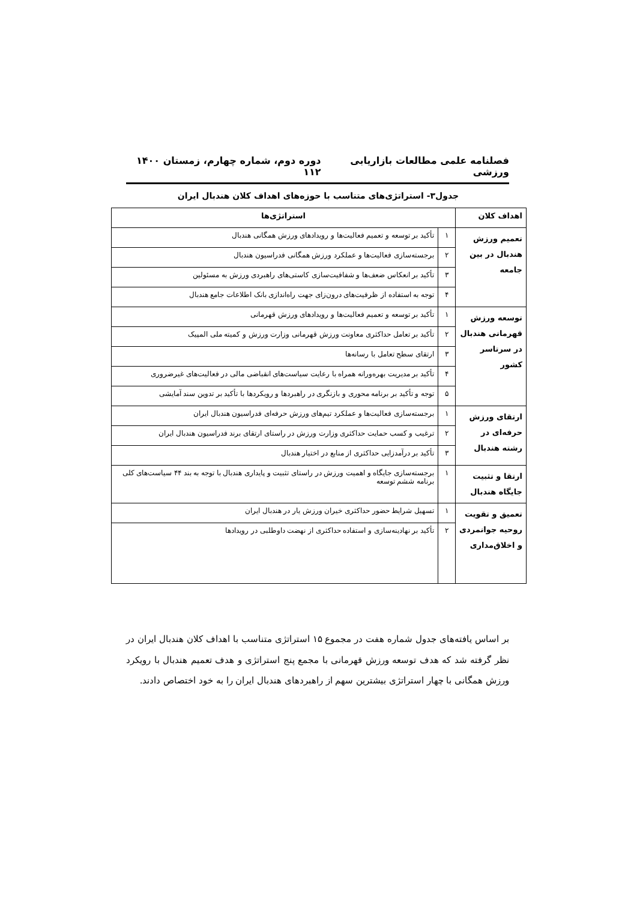فصلنامه علمی مطالعات بازاریابی ورزشی دوره دوم، شماره چهارم، زمستان ۱۴۰۰ ۱۱۲
جدول۳- استراتژی‌های متناسب با حوزه‌های اهداف کلان هندبال ایران
| اهداف کلان | استراتژی‌ها | |
| --- | --- | --- |
| تعمیم ورزش هندبال در بین جامعه | ۱ | تأکید بر توسعه و تعمیم فعالیت‌ها و رویدادهای ورزش همگانی هندبال |
| | ۲ | برجسته‌سازی فعالیت‌ها و عملکرد ورزش همگانی فدراسیون هندبال |
| | ۳ | تأکید بر انعکاس ضعف‌ها و شفافیت‌سازی کاستی‌های راهبردی ورزش به مسئولین |
| | ۴ | توجه به استفاده از ظرفیت‌های درون‌زای جهت راه‌اندازی بانک اطلاعات جامع هندبال |
| توسعه ورزش قهرمانی هندبال در سرتاسر کشور | ۱ | تأکید بر توسعه و تعمیم فعالیت‌ها و رویدادهای ورزش قهرمانی |
| | ۲ | تأکید بر تعامل حداکثری معاونت ورزش قهرمانی وزارت ورزش و کمیته ملی المپیک |
| | ۳ | ارتقای سطح تعامل با رسانه‌ها |
| | ۴ | تأکید بر مدیریت بهره‌ورانه همراه با رعایت سیاست‌های انقباضی مالی در فعالیت‌های غیرضروری |
| | ۵ | توجه و تأکید بر برنامه محوری و بازنگری در راهبردها و رویکردها با تأکید بر تدوین سند آمایشی |
| ارتقای ورزش حرفه‌ای در رشته هندبال | ۱ | برجسته‌سازی فعالیت‌ها و عملکرد تیم‌های ورزش حرفه‌ای فدراسیون هندبال ایران |
| | ۲ | ترغیب و کسب حمایت حداکثری وزارت ورزش در راستای ارتقای برند فدراسیون هندبال ایران |
| | ۳ | تأکید بر درآمدزایی حداکثری از منابع در اختیار هندبال |
| ارتقا و تثبیت جایگاه هندبال | ۱ | برجسته‌سازی جایگاه و اهمیت ورزش در راستای تثبیت و پایداری هندبال با توجه به بند ۴۴ سیاست‌های کلی برنامه ششم توسعه |
| تعمیق و تقویت روحیه جوانمردی و اخلاق‌مداری | ۱ | تسهیل شرایط حضور حداکثری خیران ورزش یار در هندبال ایران |
| | ۲ | تأکید بر نهادینه‌سازی و استفاده حداکثری از نهضت داوطلبی در رویدادها |
بر اساس یافته‌های جدول شماره هفت در مجموع ۱۵ استراتژی متناسب با اهداف کلان هندبال ایران در نظر گرفته شد که هدف توسعه ورزش قهرمانی با مجمع پنج استراتژی و هدف تعمیم هندبال با رویکرد ورزش همگانی با چهار استراتژی بیشترین سهم از راهبردهای هندبال ایران را به خود اختصاص دادند.